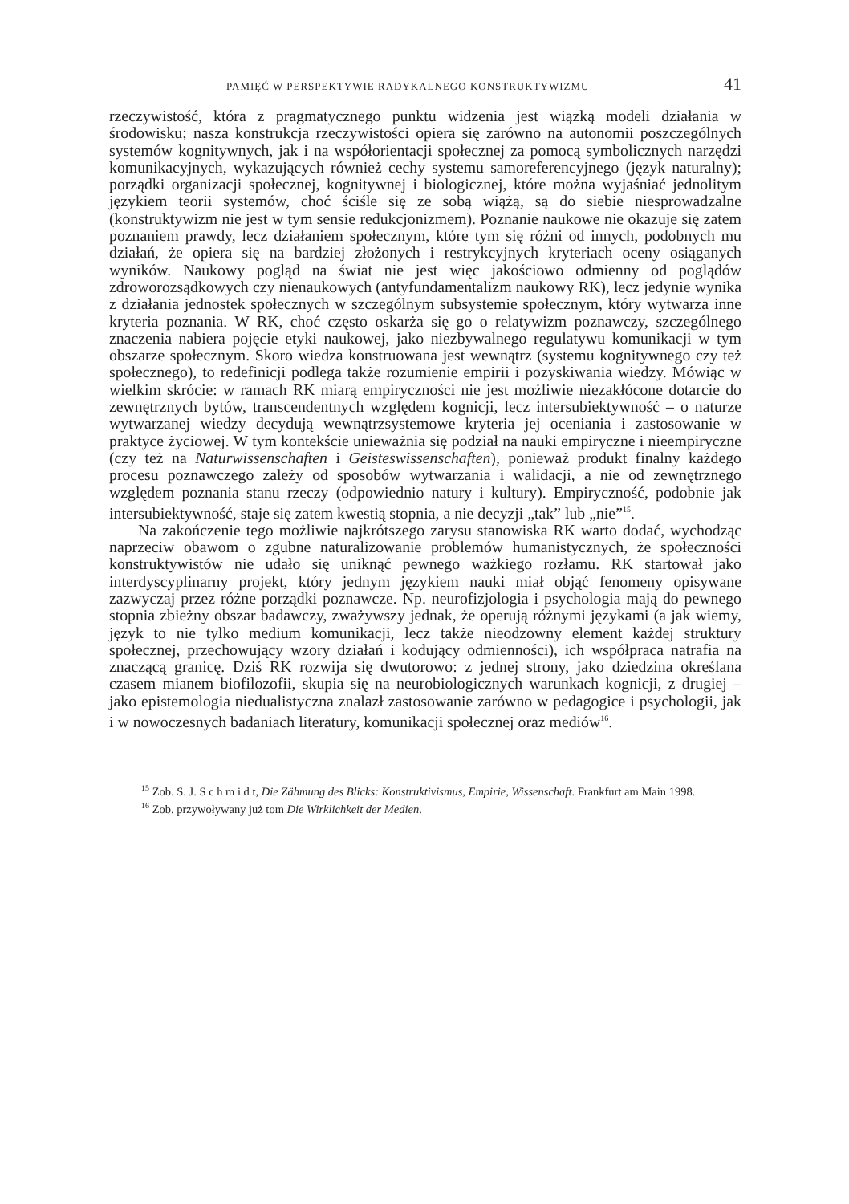PAMIĘĆ W PERSPEKTYWIE RADYKALNEGO KONSTRUKTYWIZMU 41
rzeczywistość, która z pragmatycznego punktu widzenia jest wiązką modeli działania w środowisku; nasza konstrukcja rzeczywistości opiera się zarówno na autonomii poszczególnych systemów kognitywnych, jak i na współorientacji społecznej za pomocą symbolicznych narzędzi komunikacyjnych, wykazujących również cechy systemu samoreferencyjnego (język naturalny); porządki organizacji społecznej, kognitywnej i biologicznej, które można wyjaśniać jednolitym językiem teorii systemów, choć ściśle się ze sobą wiążą, są do siebie niesprowadzalne (konstruktywizm nie jest w tym sensie redukcjonizmem). Poznanie naukowe nie okazuje się zatem poznaniem prawdy, lecz działaniem społecznym, które tym się różni od innych, podobnych mu działań, że opiera się na bardziej złożonych i restrykcyjnych kryteriach oceny osiąganych wyników. Naukowy pogląd na świat nie jest więc jakościowo odmienny od poglądów zdroworozsądkowych czy nienaukowych (antyfundamentalizm naukowy RK), lecz jedynie wynika z działania jednostek społecznych w szczególnym subsystemie społecznym, który wytwarza inne kryteria poznania. W RK, choć często oskarża się go o relatywizm poznawczy, szczególnego znaczenia nabiera pojęcie etyki naukowej, jako niezbywalnego regulatywu komunikacji w tym obszarze społecznym. Skoro wiedza konstruowana jest wewnątrz (systemu kognitywnego czy też społecznego), to redefinicji podlega także rozumienie empirii i pozyskiwania wiedzy. Mówiąc w wielkim skrócie: w ramach RK miarą empiryczności nie jest możliwie niezakłócone dotarcie do zewnętrznych bytów, transcendentnych względem kognicji, lecz intersubiektywność – o naturze wytwarzanej wiedzy decydują wewnątrzsystemowe kryteria jej oceniania i zastosowanie w praktyce życiowej. W tym kontekście unieważnia się podział na nauki empiryczne i nieempiryczne (czy też na Naturwissenschaften i Geisteswissenschaften), ponieważ produkt finalny każdego procesu poznawczego zależy od sposobów wytwarzania i walidacji, a nie od zewnętrznego względem poznania stanu rzeczy (odpowiednio natury i kultury). Empiryczność, podobnie jak intersubiektywność, staje się zatem kwestią stopnia, a nie decyzji „tak” lub „nie”<sup>15</sup>.
Na zakończenie tego możliwie najkrótszego zarysu stanowiska RK warto dodać, wychodząc naprzeciw obawom o zgubne naturalizowanie problemów humanistycznych, że społeczności konstruktywistów nie udało się uniknąć pewnego ważkiego rozłamu. RK startował jako interdyscyplinarny projekt, który jednym językiem nauki miał objąć fenomeny opisywane zazwyczaj przez różne porządki poznawcze. Np. neurofizjologia i psychologia mają do pewnego stopnia zbieżny obszar badawczy, zważywszy jednak, że operują różnymi językami (a jak wiemy, język to nie tylko medium komunikacji, lecz także nieodzowny element każdej struktury społecznej, przechowujący wzory działań i kodujący odmienności), ich współpraca natrafia na znaczącą granicę. Dziś RK rozwija się dwutorowo: z jednej strony, jako dziedzina określana czasem mianem biofilozofii, skupia się na neurobiologicznych warunkach kognicji, z drugiej – jako epistemologia niedualistyczna znalazł zastosowanie zarówno w pedagogice i psychologii, jak i w nowoczesnych badaniach literatury, komunikacji społecznej oraz mediów<sup>16</sup>.
<sup>15</sup> Zob. S. J. S c h m i d t, Die Zähmung des Blicks: Konstruktivismus, Empirie, Wissenschaft. Frankfurt am Main 1998.
<sup>16</sup> Zob. przywoływany już tom Die Wirklichkeit der Medien.